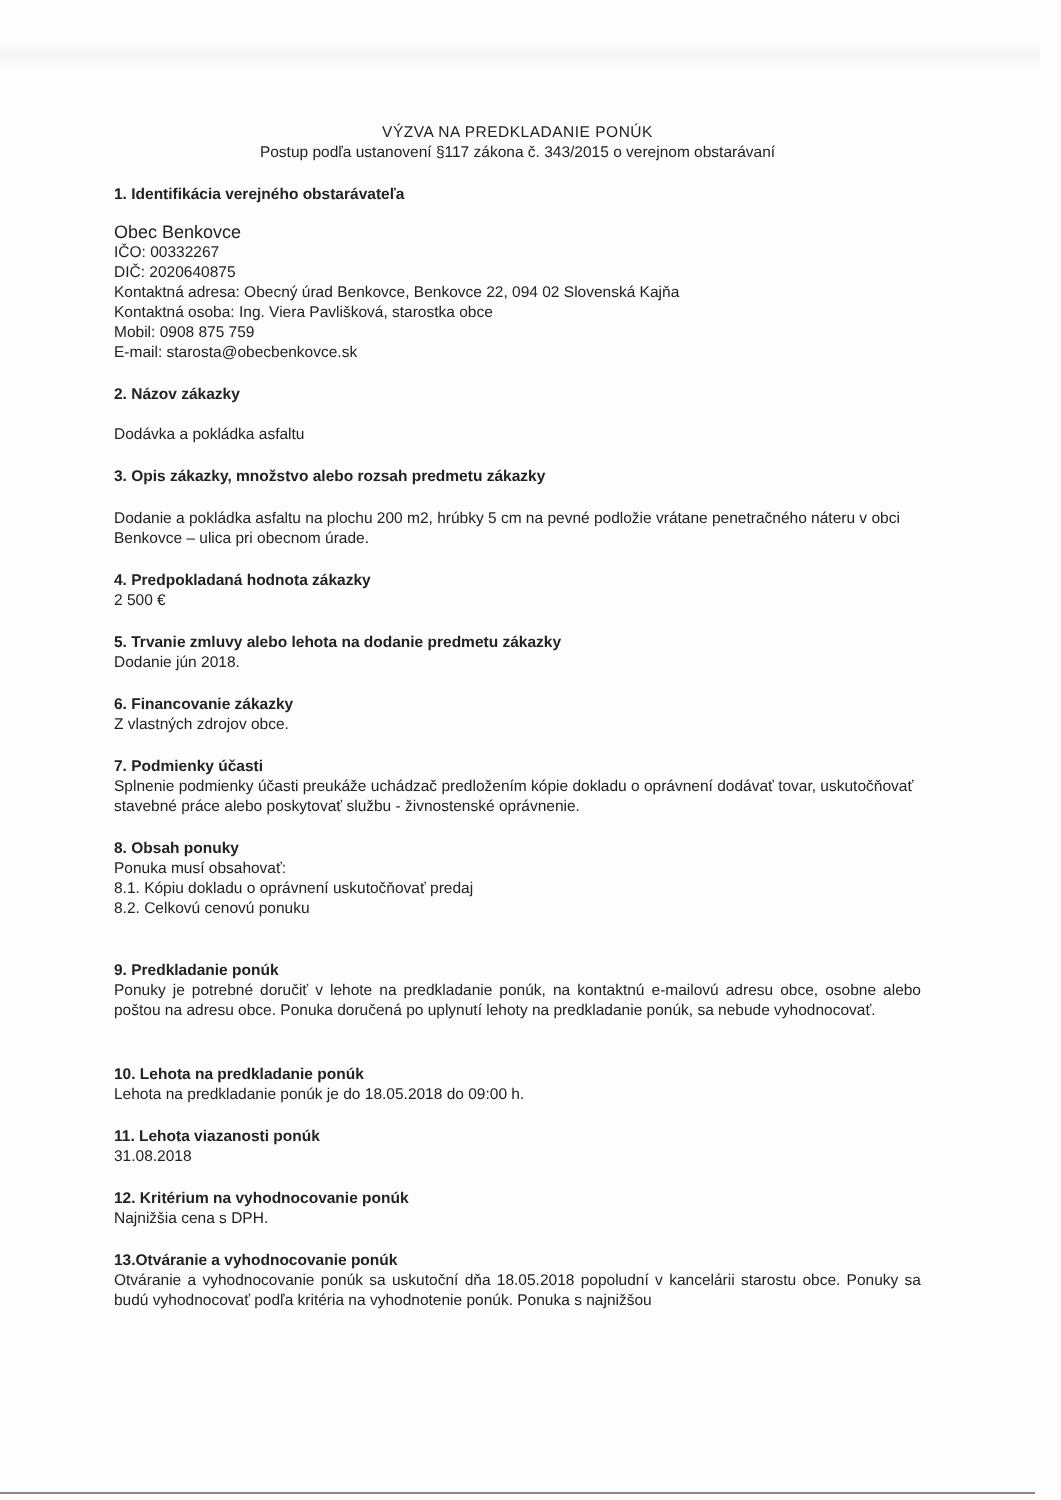VÝZVA NA PREDKLADANIE PONÚK
Postup podľa ustanovení §117 zákona č. 343/2015 o verejnom obstarávaní
1. Identifikácia verejného obstarávateľa
Obec Benkovce
IČO: 00332267
DIČ: 2020640875
Kontaktná adresa: Obecný úrad Benkovce, Benkovce 22, 094 02 Slovenská Kajňa
Kontaktná osoba: Ing. Viera Pavlišková, starostka obce
Mobil: 0908 875 759
E-mail: starosta@obecbenkovce.sk
2. Názov zákazky
Dodávka a pokládka asfaltu
3. Opis zákazky, množstvo alebo rozsah predmetu zákazky
Dodanie a pokládka asfaltu na plochu 200 m2, hrúbky 5 cm na pevné podložie vrátane penetračného náteru v obci Benkovce – ulica pri obecnom úrade.
4. Predpokladaná hodnota zákazky
2 500 €
5. Trvanie zmluvy alebo lehota na dodanie predmetu zákazky
Dodanie jún 2018.
6. Financovanie zákazky
Z vlastných zdrojov obce.
7. Podmienky účasti
Splnenie podmienky účasti preukáže uchádzač predložením kópie dokladu o oprávnení dodávať tovar, uskutočňovať stavebné práce alebo poskytovať službu - živnostenské oprávnenie.
8. Obsah ponuky
Ponuka musí obsahovať:
8.1. Kópiu dokladu o oprávnení uskutočňovať predaj
8.2. Celkovú cenovú ponuku
9. Predkladanie ponúk
Ponuky je potrebné doručiť v lehote na predkladanie ponúk, na kontaktnú e-mailovú adresu obce, osobne alebo poštou na adresu obce. Ponuka doručená po uplynutí lehoty na predkladanie ponúk, sa nebude vyhodnocovať.
10. Lehota na predkladanie ponúk
Lehota na predkladanie ponúk je do 18.05.2018 do 09:00 h.
11. Lehota viazanosti ponúk
31.08.2018
12. Kritérium na vyhodnocovanie ponúk
Najnižšia cena s DPH.
13.Otváranie a vyhodnocovanie ponúk
Otváranie a vyhodnocovanie ponúk sa uskutoční dňa 18.05.2018 popoludní v kancelárii starostu obce. Ponuky sa budú vyhodnocovať podľa kritéria na vyhodnotenie ponúk. Ponuka s najnižšou